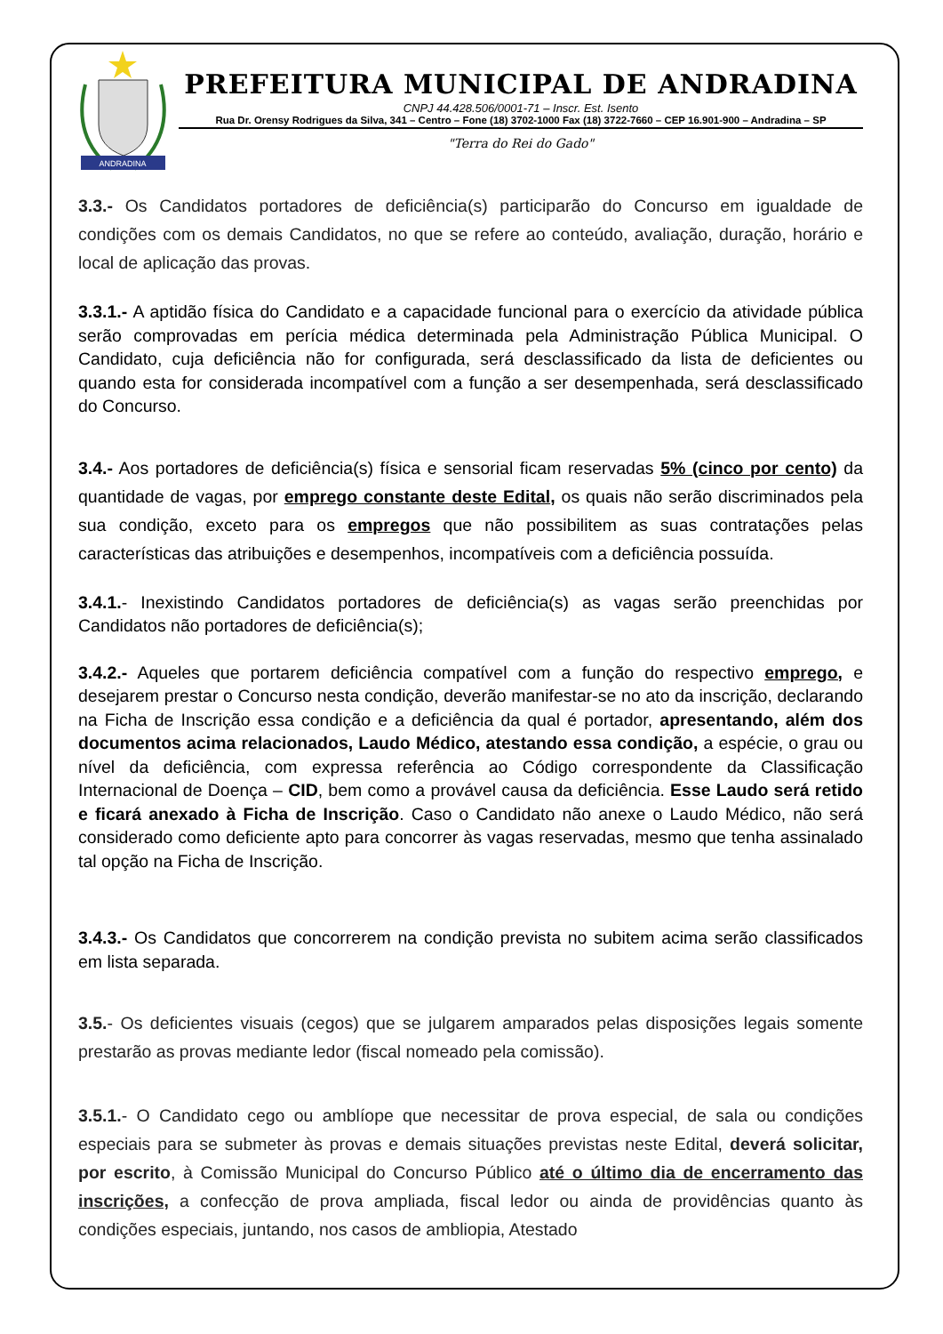ANDRADINA
PREFEITURA MUNICIPAL DE ANDRADINA
CNPJ 44.428.506/0001-71 – Inscr. Est. Isento
Rua Dr. Orensy Rodrigues da Silva, 341 – Centro – Fone (18) 3702-1000 Fax (18) 3722-7660 – CEP 16.901-900 – Andradina – SP
"Terra do Rei do Gado"
3.3.- Os Candidatos portadores de deficiência(s) participarão do Concurso em igualdade de condições com os demais Candidatos, no que se refere ao conteúdo, avaliação, duração, horário e local de aplicação das provas.
3.3.1.- A aptidão física do Candidato e a capacidade funcional para o exercício da atividade pública serão comprovadas em perícia médica determinada pela Administração Pública Municipal. O Candidato, cuja deficiência não for configurada, será desclassificado da lista de deficientes ou quando esta for considerada incompatível com a função a ser desempenhada, será desclassificado do Concurso.
3.4.- Aos portadores de deficiência(s) física e sensorial ficam reservadas 5% (cinco por cento) da quantidade de vagas, por emprego constante deste Edital, os quais não serão discriminados pela sua condição, exceto para os empregos que não possibilitem as suas contratações pelas características das atribuições e desempenhos, incompatíveis com a deficiência possuída.
3.4.1.- Inexistindo Candidatos portadores de deficiência(s) as vagas serão preenchidas por Candidatos não portadores de deficiência(s);
3.4.2.- Aqueles que portarem deficiência compatível com a função do respectivo emprego, e desejarem prestar o Concurso nesta condição, deverão manifestar-se no ato da inscrição, declarando na Ficha de Inscrição essa condição e a deficiência da qual é portador, apresentando, além dos documentos acima relacionados, Laudo Médico, atestando essa condição, a espécie, o grau ou nível da deficiência, com expressa referência ao Código correspondente da Classificação Internacional de Doença – CID, bem como a provável causa da deficiência. Esse Laudo será retido e ficará anexado à Ficha de Inscrição. Caso o Candidato não anexe o Laudo Médico, não será considerado como deficiente apto para concorrer às vagas reservadas, mesmo que tenha assinalado tal opção na Ficha de Inscrição.
3.4.3.- Os Candidatos que concorrerem na condição prevista no subitem acima serão classificados em lista separada.
3.5.- Os deficientes visuais (cegos) que se julgarem amparados pelas disposições legais somente prestarão as provas mediante ledor (fiscal nomeado pela comissão).
3.5.1.- O Candidato cego ou amblíope que necessitar de prova especial, de sala ou condições especiais para se submeter às provas e demais situações previstas neste Edital, deverá solicitar, por escrito, à Comissão Municipal do Concurso Público até o último dia de encerramento das inscrições, a confecção de prova ampliada, fiscal ledor ou ainda de providências quanto às condições especiais, juntando, nos casos de ambliopia, Atestado